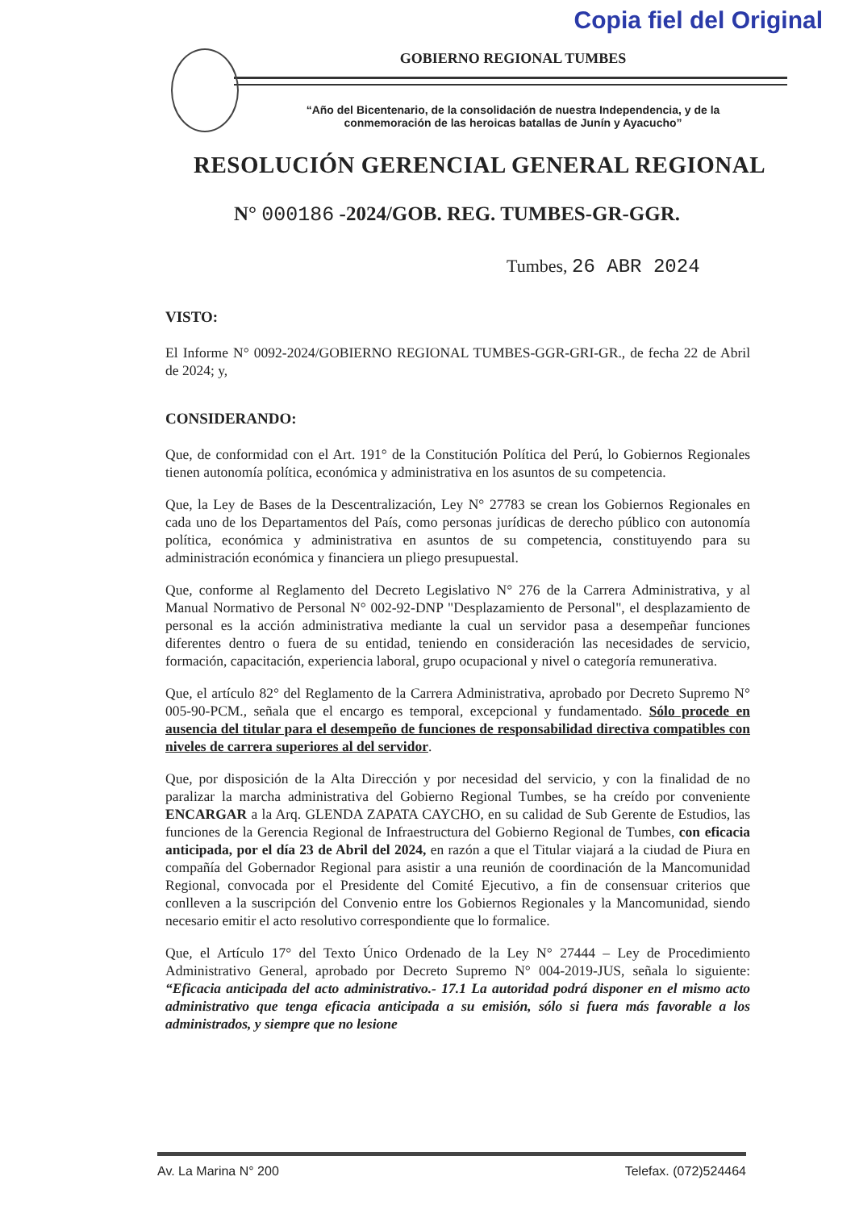Copia fiel del Original
GOBIERNO REGIONAL TUMBES
“Año del Bicentenario, de la consolidación de nuestra Independencia, y de la
conmemoración de las heroicas batallas de Junín y Ayacucho”
RESOLUCIÓN GERENCIAL GENERAL REGIONAL
N° 000186 -2024/GOB. REG. TUMBES-GR-GGR.
Tumbes, 26 ABR 2024
VISTO:
El Informe N° 0092-2024/GOBIERNO REGIONAL TUMBES-GGR-GRI-GR., de fecha 22 de Abril de 2024; y,
CONSIDERANDO:
Que, de conformidad con el Art. 191° de la Constitución Política del Perú, lo Gobiernos Regionales tienen autonomía política, económica y administrativa en los asuntos de su competencia.
Que, la Ley de Bases de la Descentralización, Ley N° 27783 se crean los Gobiernos Regionales en cada uno de los Departamentos del País, como personas jurídicas de derecho público con autonomía política, económica y administrativa en asuntos de su competencia, constituyendo para su administración económica y financiera un pliego presupuestal.
Que, conforme al Reglamento del Decreto Legislativo N° 276 de la Carrera Administrativa, y al Manual Normativo de Personal N° 002-92-DNP "Desplazamiento de Personal", el desplazamiento de personal es la acción administrativa mediante la cual un servidor pasa a desempeñar funciones diferentes dentro o fuera de su entidad, teniendo en consideración las necesidades de servicio, formación, capacitación, experiencia laboral, grupo ocupacional y nivel o categoría remunerativa.
Que, el artículo 82° del Reglamento de la Carrera Administrativa, aprobado por Decreto Supremo N° 005-90-PCM., señala que el encargo es temporal, excepcional y fundamentado. Sólo procede en ausencia del titular para el desempeño de funciones de responsabilidad directiva compatibles con niveles de carrera superiores al del servidor.
Que, por disposición de la Alta Dirección y por necesidad del servicio, y con la finalidad de no paralizar la marcha administrativa del Gobierno Regional Tumbes, se ha creído por conveniente ENCARGAR a la Arq. GLENDA ZAPATA CAYCHO, en su calidad de Sub Gerente de Estudios, las funciones de la Gerencia Regional de Infraestructura del Gobierno Regional de Tumbes, con eficacia anticipada, por el día 23 de Abril del 2024, en razón a que el Titular viajará a la ciudad de Piura en compañía del Gobernador Regional para asistir a una reunión de coordinación de la Mancomunidad Regional, convocada por el Presidente del Comité Ejecutivo, a fin de consensuar criterios que conlleven a la suscripción del Convenio entre los Gobiernos Regionales y la Mancomunidad, siendo necesario emitir el acto resolutivo correspondiente que lo formalice.
Que, el Artículo 17° del Texto Único Ordenado de la Ley N° 27444 – Ley de Procedimiento Administrativo General, aprobado por Decreto Supremo N° 004-2019-JUS, señala lo siguiente: “Eficacia anticipada del acto administrativo.- 17.1 La autoridad podrá disponer en el mismo acto administrativo que tenga eficacia anticipada a su emisión, sólo si fuera más favorable a los administrados, y siempre que no lesione
Av. La Marina N° 200 Telefax. (072)524464